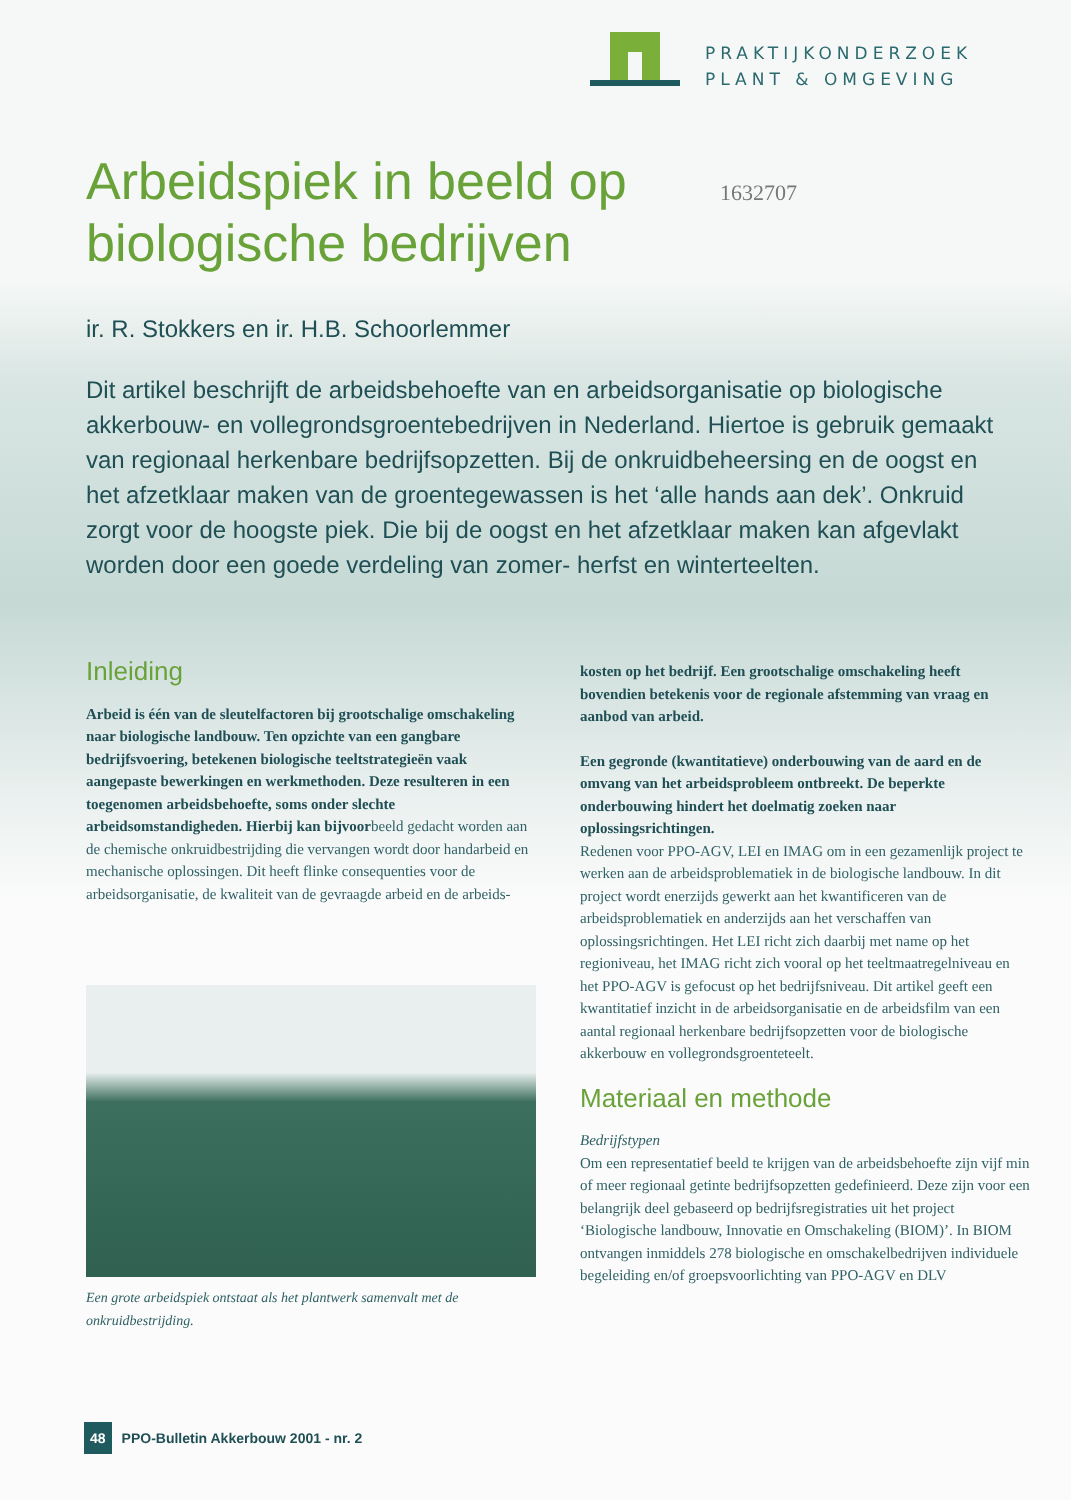PRAKTIJKONDERZOEK
PLANT & OMGEVING
1632707
Arbeidspiek in beeld op
biologische bedrijven
ir. R. Stokkers en ir. H.B. Schoorlemmer
Dit artikel beschrijft de arbeidsbehoefte van en arbeidsorganisatie op biologische akkerbouw- en vollegrondsgroentebedrijven in Nederland. Hiertoe is gebruik gemaakt van regionaal herkenbare bedrijfsopzetten. Bij de onkruidbeheersing en de oogst en het afzetklaar maken van de groentegewassen is het ‘alle hands aan dek’. Onkruid zorgt voor de hoogste piek. Die bij de oogst en het afzetklaar maken kan afgevlakt worden door een goede verdeling van zomer- herfst en winterteelten.
Inleiding
Arbeid is één van de sleutelfactoren bij grootschalige omschakeling naar biologische landbouw. Ten opzichte van een gangbare bedrijfsvoering, betekenen biologische teeltstrategieën vaak aangepaste bewerkingen en werkmethoden. Deze resulteren in een toegenomen arbeidsbehoefte, soms onder slechte arbeidsomstandigheden. Hierbij kan bijvoorbeeld gedacht worden aan de chemische onkruidbestrijding die vervangen wordt door handarbeid en mechanische oplossingen. Dit heeft flinke consequenties voor de arbeidsorganisatie, de kwaliteit van de gevraagde arbeid en de arbeids-
Een grote arbeidspiek ontstaat als het plantwerk samenvalt met de onkruidbestrijding.
kosten op het bedrijf. Een grootschalige omschakeling heeft bovendien betekenis voor de regionale afstemming van vraag en aanbod van arbeid.
Een gegronde (kwantitatieve) onderbouwing van de aard en de omvang van het arbeidsprobleem ontbreekt. De beperkte onderbouwing hindert het doelmatig zoeken naar oplossingsrichtingen.
Redenen voor PPO-AGV, LEI en IMAG om in een gezamenlijk project te werken aan de arbeidsproblematiek in de biologische landbouw. In dit project wordt enerzijds gewerkt aan het kwantificeren van de arbeidsproblematiek en anderzijds aan het verschaffen van oplossingsrichtingen. Het LEI richt zich daarbij met name op het regioniveau, het IMAG richt zich vooral op het teeltmaatregelniveau en het PPO-AGV is gefocust op het bedrijfsniveau. Dit artikel geeft een kwantitatief inzicht in de arbeidsorganisatie en de arbeidsfilm van een aantal regionaal herkenbare bedrijfsopzetten voor de biologische akkerbouw en vollegrondsgroenteteelt.
Materiaal en methode
Bedrijfstypen
Om een representatief beeld te krijgen van de arbeidsbehoefte zijn vijf min of meer regionaal getinte bedrijfsopzetten gedefinieerd. Deze zijn voor een belangrijk deel gebaseerd op bedrijfsregistraties uit het project ‘Biologische landbouw, Innovatie en Omschakeling (BIOM)’. In BIOM ontvangen inmiddels 278 biologische en omschakelbedrijven individuele begeleiding en/of groepsvoorlichting van PPO-AGV en DLV
48 PPO-Bulletin Akkerbouw 2001 - nr. 2